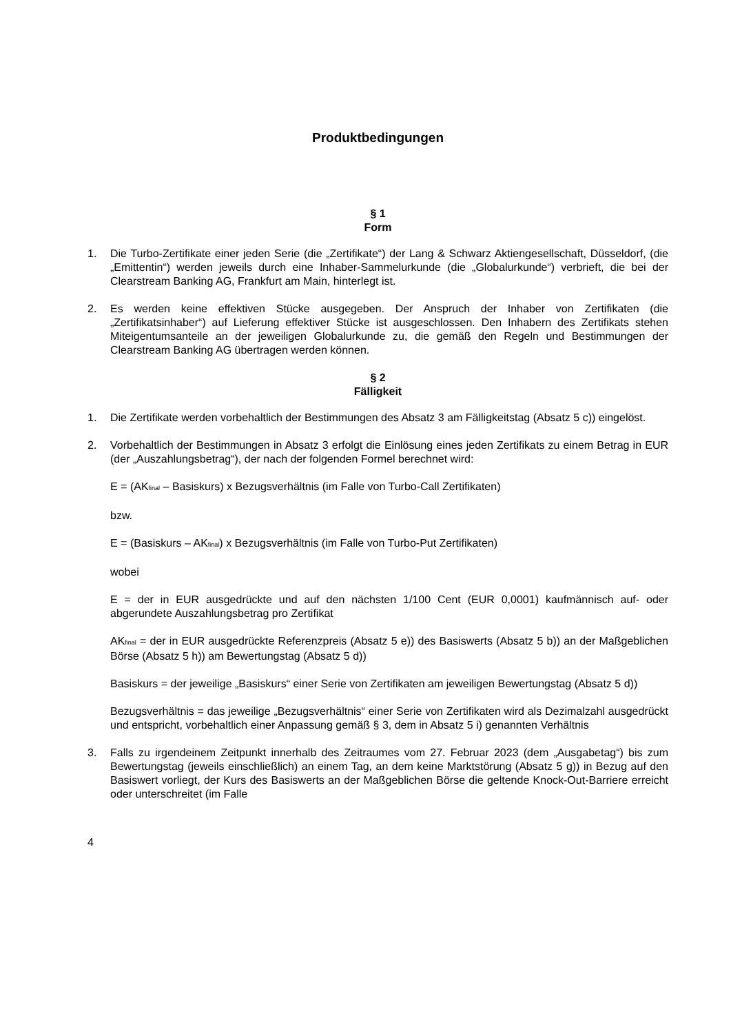Produktbedingungen
§ 1
Form
1. Die Turbo-Zertifikate einer jeden Serie (die „Zertifikate“) der Lang & Schwarz Aktiengesellschaft, Düsseldorf, (die „Emittentin“) werden jeweils durch eine Inhaber-Sammelurkunde (die „Globalurkunde“) verbrieft, die bei der Clearstream Banking AG, Frankfurt am Main, hinterlegt ist.
2. Es werden keine effektiven Stücke ausgegeben. Der Anspruch der Inhaber von Zertifikaten (die „Zertifikatsinhaber“) auf Lieferung effektiver Stücke ist ausgeschlossen. Den Inhabern des Zertifikats stehen Miteigentumsanteile an der jeweiligen Globalurkunde zu, die gemäß den Regeln und Bestimmungen der Clearstream Banking AG übertragen werden können.
§ 2
Fälligkeit
1. Die Zertifikate werden vorbehaltlich der Bestimmungen des Absatz 3 am Fälligkeitstag (Absatz 5 c)) eingelöst.
2. Vorbehaltlich der Bestimmungen in Absatz 3 erfolgt die Einlösung eines jeden Zertifikats zu einem Betrag in EUR (der „Auszahlungsbetrag“), der nach der folgenden Formel berechnet wird:
E = (AK<sub>final</sub> – Basiskurs) x Bezugsverhältnis (im Falle von Turbo-Call Zertifikaten)
bzw.
E = (Basiskurs – AK<sub>final</sub>) x Bezugsverhältnis (im Falle von Turbo-Put Zertifikaten)
wobei
E = der in EUR ausgedrückte und auf den nächsten 1/100 Cent (EUR 0,0001) kaufmännisch auf- oder abgerundete Auszahlungsbetrag pro Zertifikat
AK<sub>final</sub> = der in EUR ausgedrückte Referenzpreis (Absatz 5 e)) des Basiswerts (Absatz 5 b)) an der Maßgeblichen Börse (Absatz 5 h)) am Bewertungstag (Absatz 5 d))
Basiskurs = der jeweilige „Basiskurs“ einer Serie von Zertifikaten am jeweiligen Bewertungstag (Absatz 5 d))
Bezugsverhältnis = das jeweilige „Bezugsverhältnis“ einer Serie von Zertifikaten wird als Dezimalzahl ausgedrückt und entspricht, vorbehaltlich einer Anpassung gemäß § 3, dem in Absatz 5 i) genannten Verhältnis
3. Falls zu irgendeinem Zeitpunkt innerhalb des Zeitraumes vom 27. Februar 2023 (dem „Ausgabetag“) bis zum Bewertungstag (jeweils einschließlich) an einem Tag, an dem keine Marktstörung (Absatz 5 g)) in Bezug auf den Basiswert vorliegt, der Kurs des Basiswerts an der Maßgeblichen Börse die geltende Knock-Out-Barriere erreicht oder unterschreitet (im Falle
4